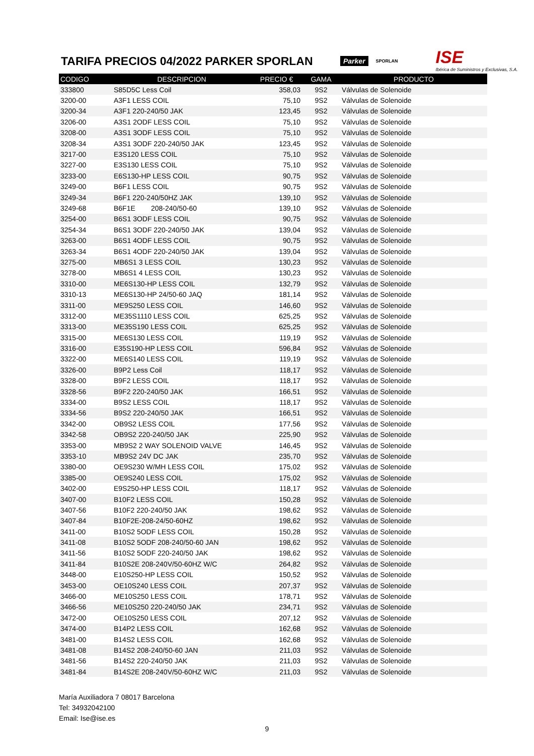TARIFA PRECIOS 04/2022 PARKER SPORLAN
Parker SPORLAN ISE
Ibérica de Suministros y Exclusivas, S.A.
| CODIGO | DESCRIPCION | PRECIO € | GAMA | PRODUCTO |
| --- | --- | --- | --- | --- |
| 333800 | S85D5C Less Coil | 358,03 | 9S2 | Válvulas de Solenoide |
| 3200-00 | A3F1 LESS COIL | 75,10 | 9S2 | Válvulas de Solenoide |
| 3200-34 | A3F1 220-240/50 JAK | 123,45 | 9S2 | Válvulas de Solenoide |
| 3206-00 | A3S1 2ODF LESS COIL | 75,10 | 9S2 | Válvulas de Solenoide |
| 3208-00 | A3S1 3ODF LESS COIL | 75,10 | 9S2 | Válvulas de Solenoide |
| 3208-34 | A3S1 3ODF 220-240/50 JAK | 123,45 | 9S2 | Válvulas de Solenoide |
| 3217-00 | E3S120 LESS COIL | 75,10 | 9S2 | Válvulas de Solenoide |
| 3227-00 | E3S130 LESS COIL | 75,10 | 9S2 | Válvulas de Solenoide |
| 3233-00 | E6S130-HP LESS COIL | 90,75 | 9S2 | Válvulas de Solenoide |
| 3249-00 | B6F1 LESS COIL | 90,75 | 9S2 | Válvulas de Solenoide |
| 3249-34 | B6F1 220-240/50HZ JAK | 139,10 | 9S2 | Válvulas de Solenoide |
| 3249-68 | B6F1E 208-240/50-60 | 139,10 | 9S2 | Válvulas de Solenoide |
| 3254-00 | B6S1 3ODF LESS COIL | 90,75 | 9S2 | Válvulas de Solenoide |
| 3254-34 | B6S1 3ODF 220-240/50 JAK | 139,04 | 9S2 | Válvulas de Solenoide |
| 3263-00 | B6S1 4ODF LESS COIL | 90,75 | 9S2 | Válvulas de Solenoide |
| 3263-34 | B6S1 4ODF 220-240/50 JAK | 139,04 | 9S2 | Válvulas de Solenoide |
| 3275-00 | MB6S1 3 LESS COIL | 130,23 | 9S2 | Válvulas de Solenoide |
| 3278-00 | MB6S1 4 LESS COIL | 130,23 | 9S2 | Válvulas de Solenoide |
| 3310-00 | ME6S130-HP LESS COIL | 132,79 | 9S2 | Válvulas de Solenoide |
| 3310-13 | ME6S130-HP 24/50-60 JAQ | 181,14 | 9S2 | Válvulas de Solenoide |
| 3311-00 | ME9S250 LESS COIL | 146,60 | 9S2 | Válvulas de Solenoide |
| 3312-00 | ME35S1110 LESS COIL | 625,25 | 9S2 | Válvulas de Solenoide |
| 3313-00 | ME35S190 LESS COIL | 625,25 | 9S2 | Válvulas de Solenoide |
| 3315-00 | ME6S130 LESS COIL | 119,19 | 9S2 | Válvulas de Solenoide |
| 3316-00 | E35S190-HP LESS COIL | 596,84 | 9S2 | Válvulas de Solenoide |
| 3322-00 | ME6S140 LESS COIL | 119,19 | 9S2 | Válvulas de Solenoide |
| 3326-00 | B9P2 Less Coil | 118,17 | 9S2 | Válvulas de Solenoide |
| 3328-00 | B9F2 LESS COIL | 118,17 | 9S2 | Válvulas de Solenoide |
| 3328-56 | B9F2 220-240/50 JAK | 166,51 | 9S2 | Válvulas de Solenoide |
| 3334-00 | B9S2 LESS COIL | 118,17 | 9S2 | Válvulas de Solenoide |
| 3334-56 | B9S2 220-240/50 JAK | 166,51 | 9S2 | Válvulas de Solenoide |
| 3342-00 | OB9S2 LESS COIL | 177,56 | 9S2 | Válvulas de Solenoide |
| 3342-58 | OB9S2 220-240/50 JAK | 225,90 | 9S2 | Válvulas de Solenoide |
| 3353-00 | MB9S2 2 WAY SOLENOID VALVE | 146,45 | 9S2 | Válvulas de Solenoide |
| 3353-10 | MB9S2 24V DC JAK | 235,70 | 9S2 | Válvulas de Solenoide |
| 3380-00 | OE9S230 W/MH LESS COIL | 175,02 | 9S2 | Válvulas de Solenoide |
| 3385-00 | OE9S240 LESS COIL | 175,02 | 9S2 | Válvulas de Solenoide |
| 3402-00 | E9S250-HP LESS COIL | 118,17 | 9S2 | Válvulas de Solenoide |
| 3407-00 | B10F2 LESS COIL | 150,28 | 9S2 | Válvulas de Solenoide |
| 3407-56 | B10F2 220-240/50 JAK | 198,62 | 9S2 | Válvulas de Solenoide |
| 3407-84 | B10F2E-208-24/50-60HZ | 198,62 | 9S2 | Válvulas de Solenoide |
| 3411-00 | B10S2 5ODF LESS COIL | 150,28 | 9S2 | Válvulas de Solenoide |
| 3411-08 | B10S2 5ODF 208-240/50-60 JAN | 198,62 | 9S2 | Válvulas de Solenoide |
| 3411-56 | B10S2 5ODF 220-240/50 JAK | 198,62 | 9S2 | Válvulas de Solenoide |
| 3411-84 | B10S2E 208-240V/50-60HZ W/C | 264,82 | 9S2 | Válvulas de Solenoide |
| 3448-00 | E10S250-HP LESS COIL | 150,52 | 9S2 | Válvulas de Solenoide |
| 3453-00 | OE10S240 LESS COIL | 207,37 | 9S2 | Válvulas de Solenoide |
| 3466-00 | ME10S250 LESS COIL | 178,71 | 9S2 | Válvulas de Solenoide |
| 3466-56 | ME10S250 220-240/50 JAK | 234,71 | 9S2 | Válvulas de Solenoide |
| 3472-00 | OE10S250 LESS COIL | 207,12 | 9S2 | Válvulas de Solenoide |
| 3474-00 | B14P2 LESS COIL | 162,68 | 9S2 | Válvulas de Solenoide |
| 3481-00 | B14S2 LESS COIL | 162,68 | 9S2 | Válvulas de Solenoide |
| 3481-08 | B14S2 208-240/50-60 JAN | 211,03 | 9S2 | Válvulas de Solenoide |
| 3481-56 | B14S2 220-240/50 JAK | 211,03 | 9S2 | Válvulas de Solenoide |
| 3481-84 | B14S2E 208-240V/50-60HZ W/C | 211,03 | 9S2 | Válvulas de Solenoide |
María Auxiliadora 7 08017 Barcelona
Tel: 34932042100
Email: Ise@ise.es
9